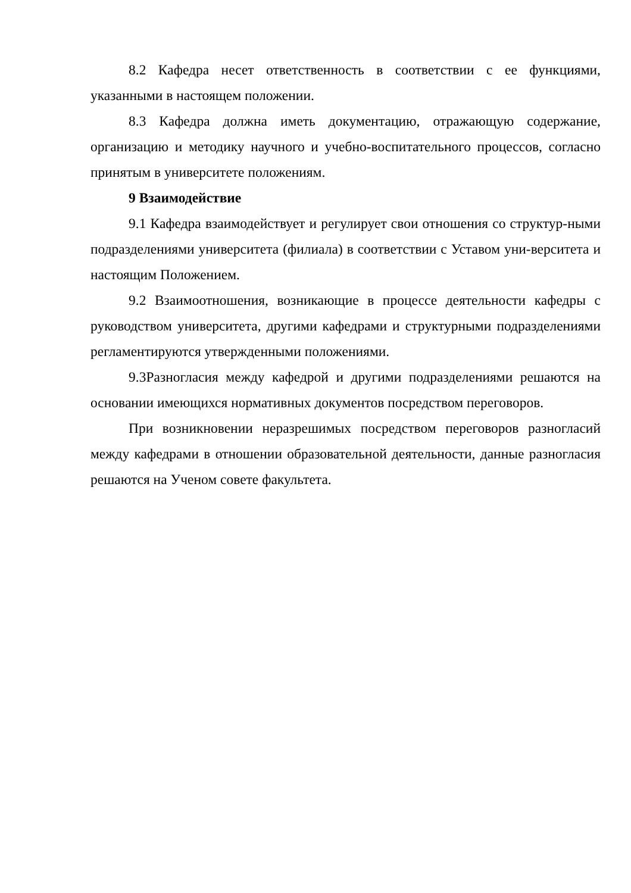8.2 Кафедра несет ответственность в соответствии с ее функциями, указанными в настоящем положении.
8.3 Кафедра должна иметь документацию, отражающую содержание, организацию и методику научного и учебно-воспитательного процессов, согласно принятым в университете положениям.
9 Взаимодействие
9.1 Кафедра взаимодействует и регулирует свои отношения со структур-ными подразделениями университета (филиала) в соответствии с Уставом уни-верситета и настоящим Положением.
9.2 Взаимоотношения, возникающие в процессе деятельности кафедры с руководством университета, другими кафедрами и структурными подразделениями регламентируются утвержденными положениями.
9.3Разногласия между кафедрой и другими подразделениями решаются на основании имеющихся нормативных документов посредством переговоров.
При возникновении неразрешимых посредством переговоров разногласий между кафедрами в отношении образовательной деятельности, данные разногласия решаются на Ученом совете факультета.